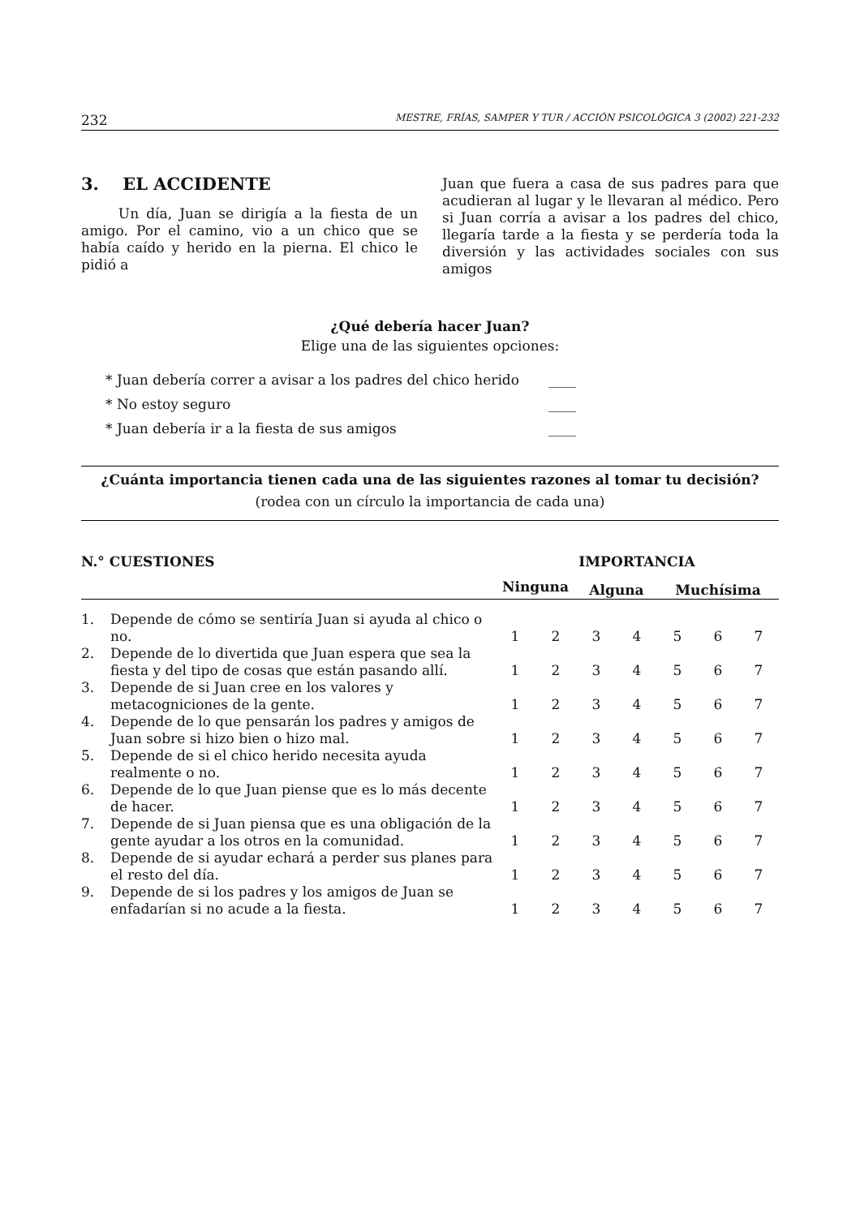232 MESTRE, FRÍAS, SAMPER Y TUR / ACCIÓN PSICOLÓGICA 3 (2002) 221-232
3. EL ACCIDENTE
Un día, Juan se dirigía a la fiesta de un amigo. Por el camino, vio a un chico que se había caído y herido en la pierna. El chico le pidió a
Juan que fuera a casa de sus padres para que acudieran al lugar y le llevaran al médico. Pero si Juan corría a avisar a los padres del chico, llegaría tarde a la fiesta y se perdería toda la diversión y las actividades sociales con sus amigos
¿Qué debería hacer Juan?
Elige una de las siguientes opciones:
* Juan debería correr a avisar a los padres del chico herido ____
* No estoy seguro ____
* Juan debería ir a la fiesta de sus amigos ____
¿Cuánta importancia tienen cada una de las siguientes razones al tomar tu decisión?
(rodea con un círculo la importancia de cada una)
| N.° CUESTIONES | | IMPORTANCIA | | | | | | |
| --- | --- | --- | --- | --- | --- | --- | --- | --- |
| | | Ninguna | | Alguna | | Muchísima | | |
| 1. | Depende de cómo se sentiría Juan si ayuda al chico o no. | 1 | 2 | 3 | 4 | 5 | 6 | 7 |
| 2. | Depende de lo divertida que Juan espera que sea la fiesta y del tipo de cosas que están pasando allí. | 1 | 2 | 3 | 4 | 5 | 6 | 7 |
| 3. | Depende de si Juan cree en los valores y metacogniciones de la gente. | 1 | 2 | 3 | 4 | 5 | 6 | 7 |
| 4. | Depende de lo que pensarán los padres y amigos de Juan sobre si hizo bien o hizo mal. | 1 | 2 | 3 | 4 | 5 | 6 | 7 |
| 5. | Depende de si el chico herido necesita ayuda realmente o no. | 1 | 2 | 3 | 4 | 5 | 6 | 7 |
| 6. | Depende de lo que Juan piense que es lo más decente de hacer. | 1 | 2 | 3 | 4 | 5 | 6 | 7 |
| 7. | Depende de si Juan piensa que es una obligación de la gente ayudar a los otros en la comunidad. | 1 | 2 | 3 | 4 | 5 | 6 | 7 |
| 8. | Depende de si ayudar echará a perder sus planes para el resto del día. | 1 | 2 | 3 | 4 | 5 | 6 | 7 |
| 9. | Depende de si los padres y los amigos de Juan se enfadarían si no acude a la fiesta. | 1 | 2 | 3 | 4 | 5 | 6 | 7 |